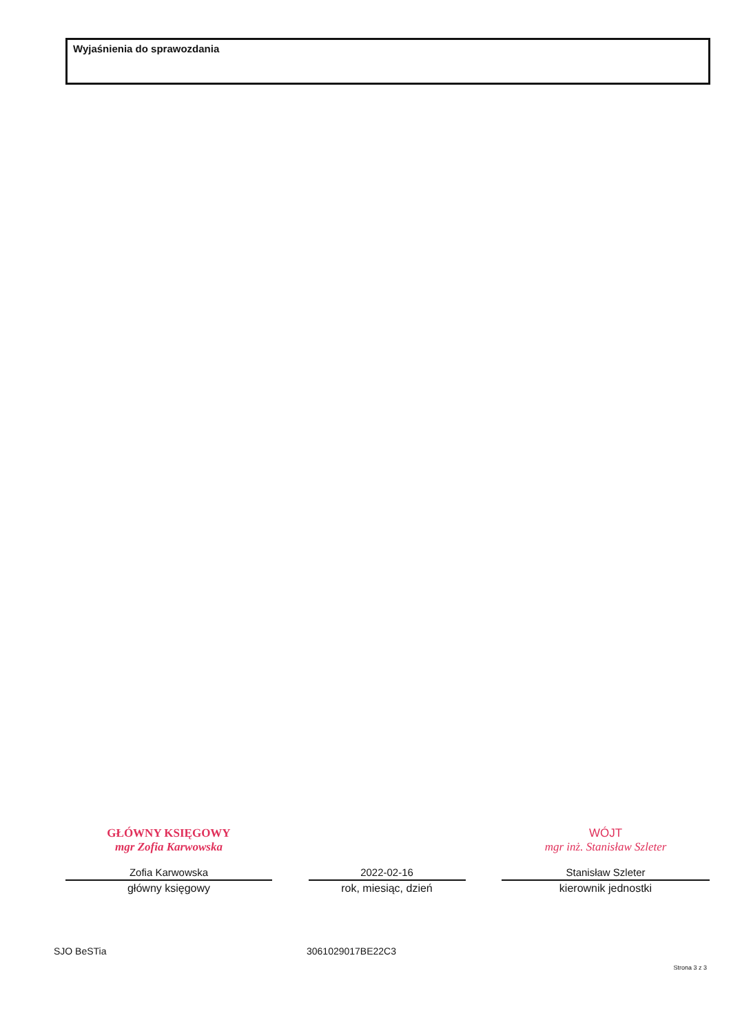Wyjaśnienia do sprawozdania
GŁÓWNY KSIĘGOWY
mgr Zofia Karwowska
Zofia Karwowska
główny księgowy
2022-02-16
rok, miesiąc, dzień
WÓJT
mgr inż. Stanisław Szleter
Stanisław Szleter
kierownik jednostki
SJO BeSTia 3061029017BE22C3
Strona 3 z 3